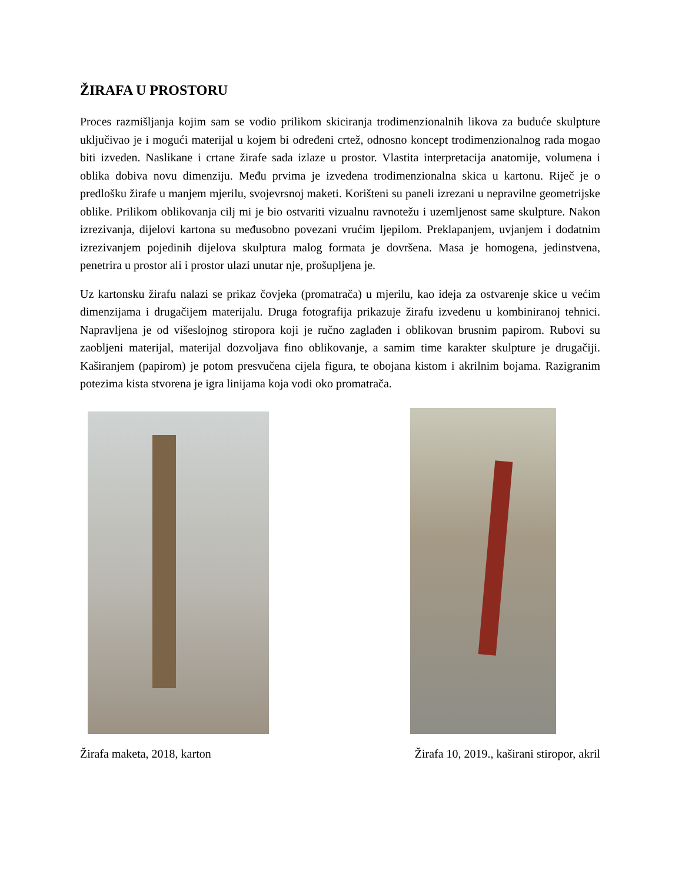ŽIRAFA U PROSTORU
Proces razmišljanja kojim sam se vodio prilikom skiciranja trodimenzionalnih likova za buduće skulpture uključivao je i mogući materijal u kojem bi određeni crtež, odnosno koncept trodimenzionalnog rada mogao biti izveden. Naslikane i crtane žirafe sada izlaze u prostor. Vlastita interpretacija anatomije, volumena i oblika dobiva novu dimenziju. Među prvima je izvedena trodimenzionalna skica u kartonu. Riječ je o predlošku žirafe u manjem mjerilu, svojevrsnoj maketi. Korišteni su paneli izrezani u nepravilne geometrijske oblike. Prilikom oblikovanja cilj mi je bio ostvariti vizualnu ravnotežu i uzemljenost same skulpture. Nakon izrezivanja, dijelovi kartona su međusobno povezani vrućim ljepilom. Preklapanjem, uvjanjem i dodatnim izrezivanjem pojedinih dijelova skulptura malog formata je dovršena. Masa je homogena, jedinstvena, penetrira u prostor ali i prostor ulazi unutar nje, prošupljena je.
Uz kartonsku žirafu nalazi se prikaz čovjeka (promatrača) u mjerilu, kao ideja za ostvarenje skice u većim dimenzijama i drugačijem materijalu. Druga fotografija prikazuje žirafu izvedenu u kombiniranoj tehnici. Napravljena je od višeslojnog stiropora koji je ručno zaglađen i oblikovan brusnim papirom. Rubovi su zaobljeni materijal, materijal dozvoljava fino oblikovanje, a samim time karakter skulpture je drugačiji. Kaširanjem (papirom) je potom presvučena cijela figura, te obojana kistom i akrilnim bojama. Razigranim potezima kista stvorena je igra linijama koja vodi oko promatrača.
Žirafa maketa, 2018, karton Žirafa 10, 2019., kaširani stiropor, akril